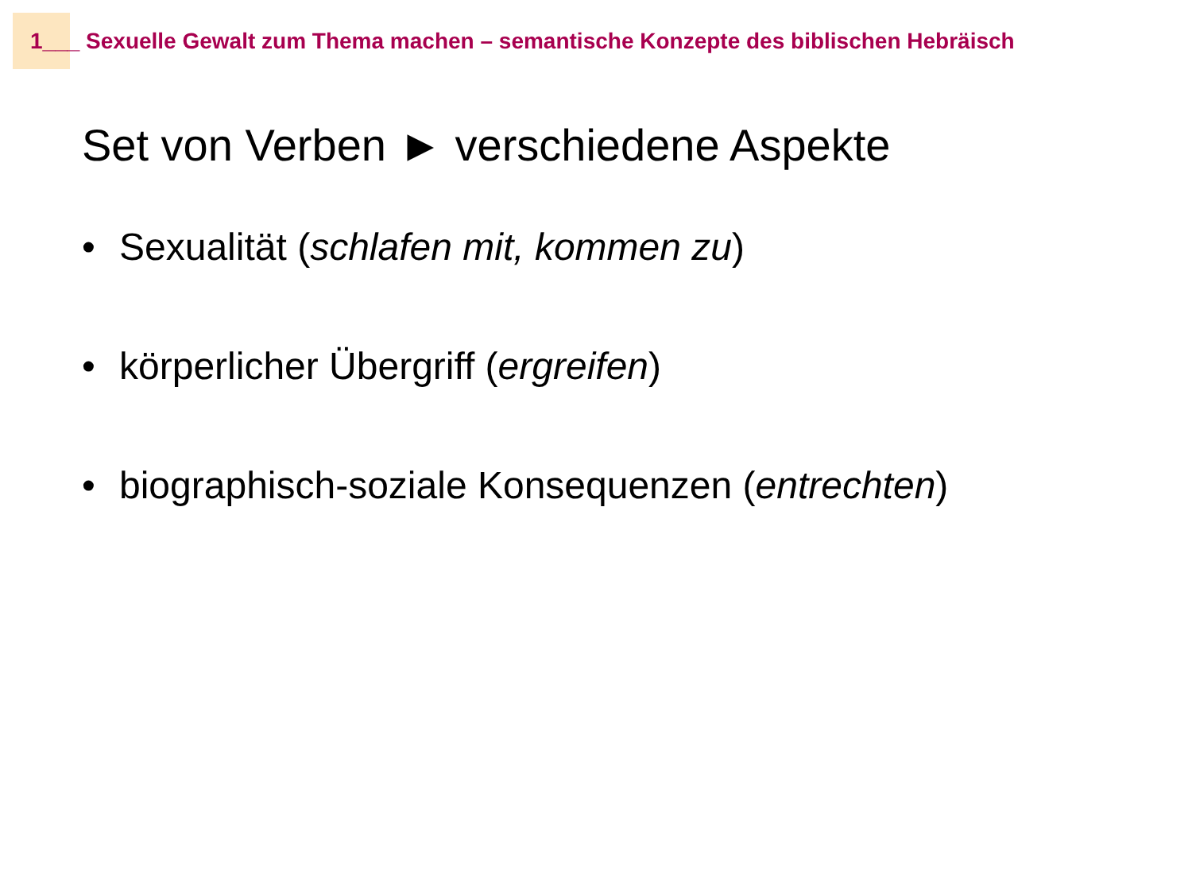1___ Sexuelle Gewalt zum Thema machen – semantische Konzepte des biblischen Hebräisch
Set von Verben ► verschiedene Aspekte
• Sexualität (schlafen mit, kommen zu)
• körperlicher Übergriff (ergreifen)
• biographisch-soziale Konsequenzen (entrechten)